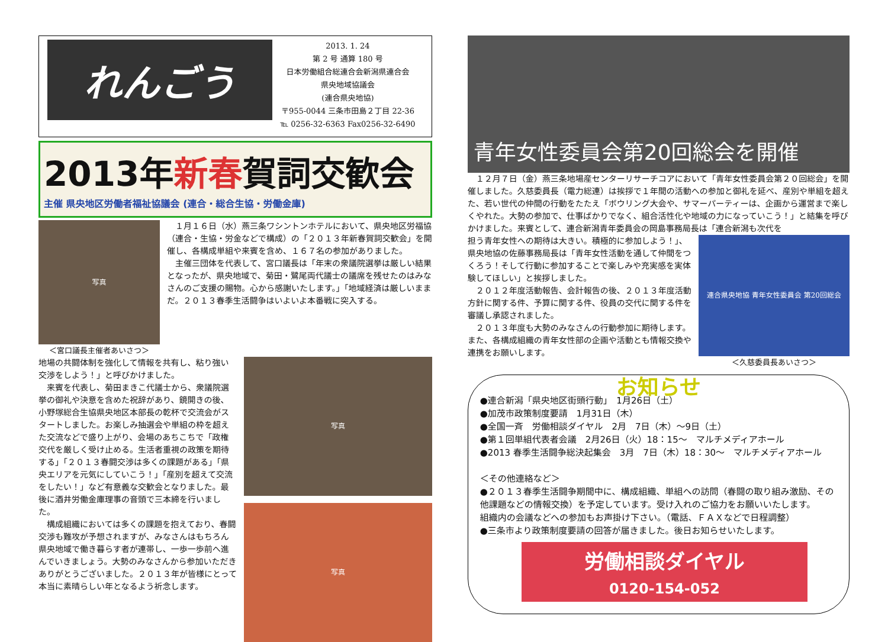れんごう
2013. 1. 24
第 2 号 通算 180 号
日本労働組合総連合会新潟県連合会
県央地域協議会
(連合県央地協)
〒955-0044 三条市田島２丁目 22-36
℡ 0256-32-6363 Fax0256-32-6490
2013年新春賀詞交歓会
主催 県央地区労働者福祉協議会 (連合・総合生協・労働金庫)
写真
＜宮口議長主催者あいさつ＞
　１月１６日（水）燕三条ワシントンホテルにおいて、県央地区労福協（連合・生協・労金などで構成）の「２０１３年新春賀詞交歓会」を開催し、各構成単組や来賓を含め、１６７名の参加がありました。
　主催三団体を代表して、宮口議長は「年末の衆議院選挙は厳しい結果となったが、県央地域で、菊田・鷺尾両代議士の議席を残せたのはみなさんのご支援の賜物。心から感謝いたします。」「地域経済は厳しいままだ。２０１３春季生活闘争はいよいよ本番戦に突入する。
地場の共闘体制を強化して情報を共有し、粘り強い交渉をしよう！」と呼びかけました。
　来賓を代表し、菊田まきこ代議士から、衆議院選挙の御礼や決意を含めた祝辞があり、鏡開きの後、小野塚総合生協県央地区本部長の乾杯で交流会がスタートしました。お楽しみ抽選会や単組の枠を超えた交流などで盛り上がり、会場のあちこちで「政権交代を厳しく受け止める。生活者重視の政策を期待する」「２０１３春闘交渉は多くの課題がある」「県央エリアを元気にしていこう！」「産別を超えて交流をしたい！」など有意義な交歓会となりました。最後に酒井労働金庫理事の音頭で三本締を行いました。
　構成組織においては多くの課題を抱えており、春闘交渉も難攻が予想されますが、みなさんはもちろん県央地域で働き暮らす者が連帯し、一歩一歩前へ進んでいきましょう。大勢のみなさんから参加いただきありがとうございました。２０１３年が皆様にとって本当に素晴らしい年となるよう祈念します。
写真
写真
青年女性委員会第20回総会を開催
　１２月７日（金）燕三条地場産センターリサーチコアにおいて「青年女性委員会第２０回総会」を開催しました。久慈委員長（電力総連）は挨拶で１年間の活動への参加と御礼を延べ、産別や単組を超えた、若い世代の仲間の行動をたたえ「ボウリング大会や、サマーパーティーは、企画から運営まで楽しくやれた。大勢の参加で、仕事ばかりでなく、組合活性化や地域の力になっていこう！」と結集を呼びかけました。来賓として、連合新潟青年委員会の岡島事務局長は「連合新潟も次代を
担う青年女性への期待は大きい。積極的に参加しよう！」、県央地協の佐藤事務局長は「青年女性活動を通して仲間をつくろう！そして行動に参加することで楽しみや充実感を実体験してほしい」と挨拶しました。
　２０１２年度活動報告、会計報告の後、２０１３年度活動方針に関する件、予算に関する件、役員の交代に関する件を審議し承認されました。
　２０１３年度も大勢のみなさんの行動参加に期待します。また、各構成組織の青年女性部の企画や活動とも情報交換や連携をお願いします。
連合県央地協 青年女性委員会 第20回総会
＜久慈委員長あいさつ＞
お知らせ
●連合新潟「県央地区街頭行動」　1月26日（土）
●加茂市政策制度要請　1月31日（木）
●全国一斉　労働相談ダイヤル　2月　7日（木）～9日（土）
●第１回単組代表者会議　2月26日（火）18：15～　マルチメディアホール
●2013 春季生活闘争総決起集会　3月　7日（木）18：30～　マルチメディアホール
＜その他連絡など＞
●２０１３春季生活闘争期間中に、構成組織、単組への訪問（春闘の取り組み激励、その他課題などの情報交換）を予定しています。受け入れのご協力をお願いいたします。
組織内の会議などへの参加もお声掛け下さい。（電話、ＦＡＸなどで日程調整）
●三条市より政策制度要請の回答が届きました。後日お知らせいたします。
労働相談ダイヤル
0120-154-052